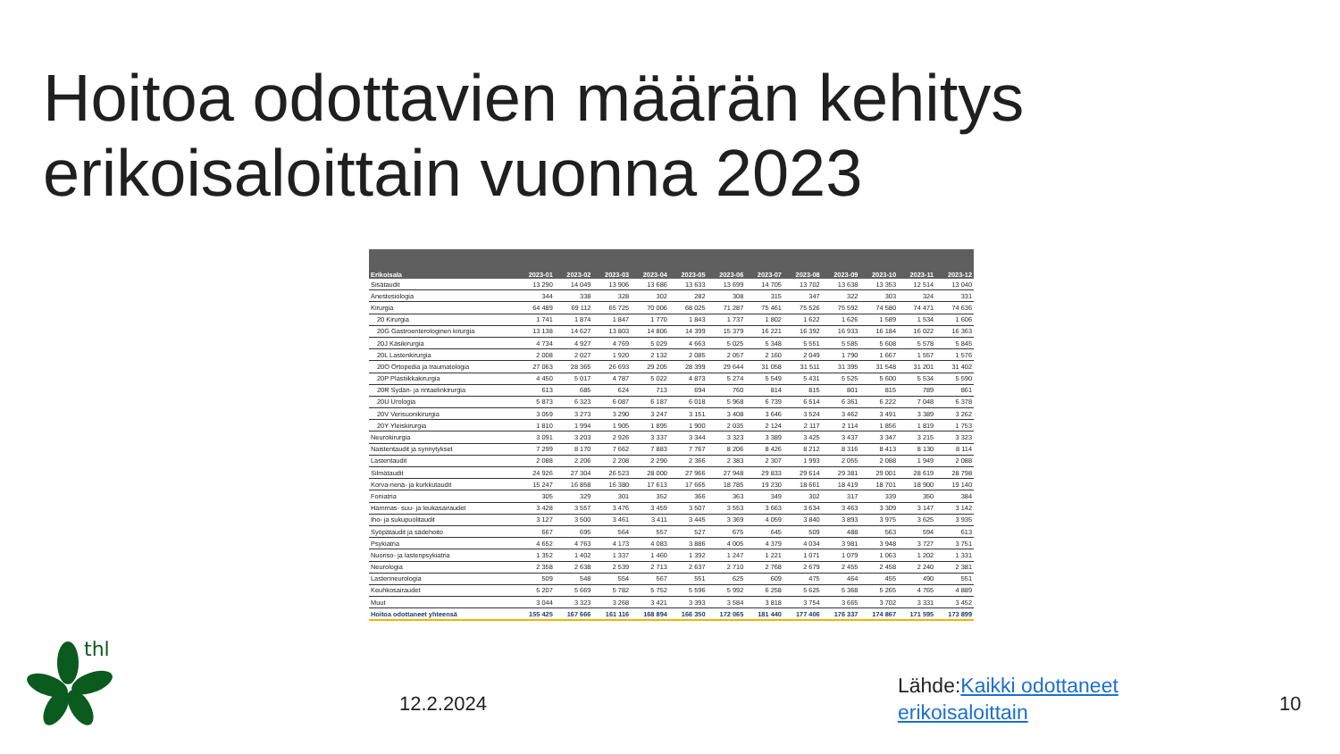Hoitoa odottavien määrän kehitys erikoisaloittain vuonna 2023
| Erikoisala | 2023-01 | 2023-02 | 2023-03 | 2023-04 | 2023-05 | 2023-06 | 2023-07 | 2023-08 | 2023-09 | 2023-10 | 2023-11 | 2023-12 |
| --- | --- | --- | --- | --- | --- | --- | --- | --- | --- | --- | --- | --- |
| Sisätaudit | 13 290 | 14 049 | 13 906 | 13 686 | 13 633 | 13 699 | 14 705 | 13 702 | 13 638 | 13 353 | 12 514 | 13 040 |
| Anestesiologia | 344 | 338 | 328 | 302 | 282 | 308 | 315 | 347 | 322 | 303 | 324 | 331 |
| Kirurgia | 64 489 | 69 112 | 65 725 | 70 006 | 68 025 | 71 287 | 75 461 | 75 526 | 75 592 | 74 580 | 74 471 | 74 636 |
| 20 Kirurgia | 1 741 | 1 874 | 1 847 | 1 770 | 1 843 | 1 737 | 1 802 | 1 622 | 1 626 | 1 589 | 1 534 | 1 606 |
| 20G Gastroenterologinen kirurgia | 13 138 | 14 627 | 13 803 | 14 806 | 14 399 | 15 379 | 16 221 | 16 392 | 16 933 | 16 184 | 16 022 | 16 363 |
| 20J Käsikirurgia | 4 734 | 4 927 | 4 769 | 5 029 | 4 663 | 5 025 | 5 348 | 5 551 | 5 585 | 5 608 | 5 578 | 5 845 |
| 20L Lastenkirurgia | 2 008 | 2 027 | 1 920 | 2 132 | 2 085 | 2 057 | 2 160 | 2 049 | 1 790 | 1 667 | 1 557 | 1 576 |
| 20O Ortopedia ja traumatologia | 27 063 | 28 365 | 26 693 | 29 205 | 28 399 | 29 644 | 31 058 | 31 511 | 31 395 | 31 548 | 31 201 | 31 402 |
| 20P Plastiikkakirurgia | 4 450 | 5 017 | 4 787 | 5 022 | 4 873 | 5 274 | 5 549 | 5 431 | 5 525 | 5 600 | 5 534 | 5 590 |
| 20R Sydän- ja rintaelinkirurgia | 613 | 685 | 624 | 713 | 694 | 760 | 814 | 815 | 801 | 815 | 789 | 861 |
| 20U Urologia | 5 873 | 6 323 | 6 087 | 6 187 | 6 018 | 5 968 | 6 739 | 6 514 | 6 361 | 6 222 | 7 048 | 6 378 |
| 20V Verisuonikirurgia | 3 059 | 3 273 | 3 290 | 3 247 | 3 151 | 3 408 | 3 646 | 3 524 | 3 462 | 3 491 | 3 389 | 3 262 |
| 20Y Yleiskirurgia | 1 810 | 1 994 | 1 905 | 1 895 | 1 900 | 2 035 | 2 124 | 2 117 | 2 114 | 1 856 | 1 819 | 1 753 |
| Neurokirurgia | 3 091 | 3 203 | 2 926 | 3 337 | 3 344 | 3 323 | 3 389 | 3 425 | 3 437 | 3 347 | 3 215 | 3 323 |
| Naistentaudit ja synnytykset | 7 299 | 8 170 | 7 662 | 7 883 | 7 767 | 8 206 | 8 426 | 8 212 | 8 316 | 8 413 | 8 130 | 8 114 |
| Lastentaudit | 2 088 | 2 206 | 2 208 | 2 290 | 2 366 | 2 383 | 2 307 | 1 993 | 2 055 | 2 088 | 1 949 | 2 088 |
| Silmätaudit | 24 926 | 27 304 | 26 523 | 28 000 | 27 966 | 27 948 | 29 833 | 29 614 | 29 381 | 29 001 | 28 619 | 28 798 |
| Korva-nenä- ja kurkkutaudit | 15 247 | 16 858 | 16 380 | 17 613 | 17 665 | 18 785 | 19 230 | 18 661 | 18 419 | 18 701 | 18 900 | 19 140 |
| Foniatria | 305 | 329 | 301 | 352 | 366 | 363 | 349 | 302 | 317 | 339 | 350 | 384 |
| Hammas- suu- ja leukasairaudet | 3 428 | 3 557 | 3 476 | 3 459 | 3 507 | 3 553 | 3 663 | 3 634 | 3 463 | 3 309 | 3 147 | 3 142 |
| Iho- ja sukupuolitaudit | 3 127 | 3 500 | 3 461 | 3 411 | 3 445 | 3 369 | 4 059 | 3 840 | 3 893 | 3 975 | 3 625 | 3 935 |
| Syöpätaudit ja sädehoito | 667 | 695 | 564 | 557 | 527 | 675 | 645 | 509 | 488 | 563 | 594 | 613 |
| Psykiatria | 4 652 | 4 763 | 4 173 | 4 083 | 3 886 | 4 005 | 4 379 | 4 034 | 3 981 | 3 948 | 3 727 | 3 751 |
| Nuoriso- ja lastenpsykiatria | 1 352 | 1 402 | 1 337 | 1 460 | 1 392 | 1 247 | 1 221 | 1 071 | 1 079 | 1 063 | 1 202 | 1 331 |
| Neurologia | 2 358 | 2 638 | 2 539 | 2 713 | 2 637 | 2 710 | 2 768 | 2 679 | 2 455 | 2 458 | 2 240 | 2 381 |
| Lastenneurologia | 509 | 548 | 554 | 567 | 551 | 625 | 609 | 475 | 464 | 455 | 490 | 551 |
| Keuhkosairaudet | 5 207 | 5 669 | 5 782 | 5 752 | 5 596 | 5 992 | 6 258 | 5 625 | 5 368 | 5 265 | 4 765 | 4 889 |
| Muut | 3 044 | 3 323 | 3 268 | 3 421 | 3 393 | 3 584 | 3 818 | 3 754 | 3 665 | 3 702 | 3 331 | 3 452 |
| Hoitoa odottaneet yhteensä | 155 425 | 167 666 | 161 116 | 168 894 | 166 350 | 172 065 | 181 440 | 177 406 | 176 337 | 174 867 | 171 595 | 173 899 |
thl
12.2.2024
Lähde:Kaikki odottaneet
erikoisaloittain
10